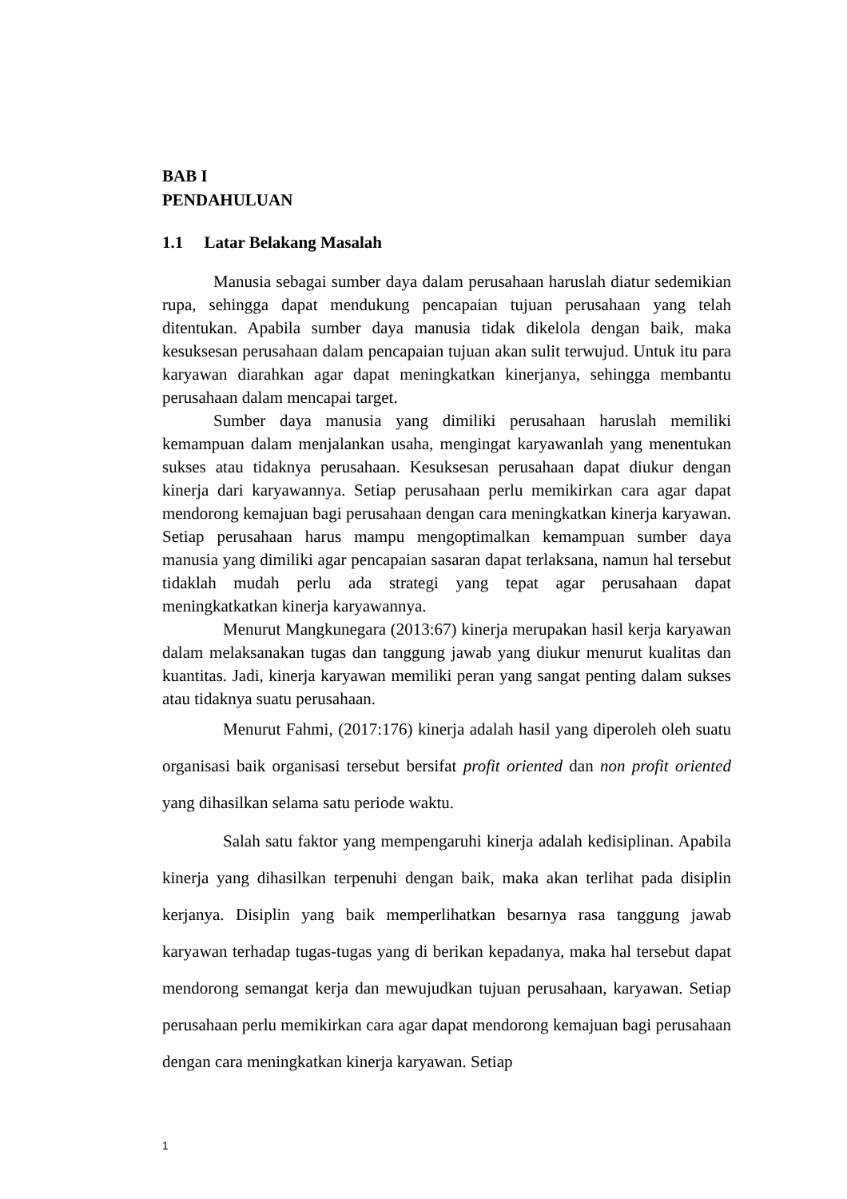BAB I
PENDAHULUAN
1.1 Latar Belakang Masalah
Manusia sebagai sumber daya dalam perusahaan haruslah diatur sedemikian rupa, sehingga dapat mendukung pencapaian tujuan perusahaan yang telah ditentukan. Apabila sumber daya manusia tidak dikelola dengan baik, maka kesuksesan perusahaan dalam pencapaian tujuan akan sulit terwujud. Untuk itu para karyawan diarahkan agar dapat meningkatkan kinerjanya, sehingga membantu perusahaan dalam mencapai target.
Sumber daya manusia yang dimiliki perusahaan haruslah memiliki kemampuan dalam menjalankan usaha, mengingat karyawanlah yang menentukan sukses atau tidaknya perusahaan. Kesuksesan perusahaan dapat diukur dengan kinerja dari karyawannya. Setiap perusahaan perlu memikirkan cara agar dapat mendorong kemajuan bagi perusahaan dengan cara meningkatkan kinerja karyawan. Setiap perusahaan harus mampu mengoptimalkan kemampuan sumber daya manusia yang dimiliki agar pencapaian sasaran dapat terlaksana, namun hal tersebut tidaklah mudah perlu ada strategi yang tepat agar perusahaan dapat meningkatkatkan kinerja karyawannya.
Menurut Mangkunegara (2013:67) kinerja merupakan hasil kerja karyawan dalam melaksanakan tugas dan tanggung jawab yang diukur menurut kualitas dan kuantitas. Jadi, kinerja karyawan memiliki peran yang sangat penting dalam sukses atau tidaknya suatu perusahaan.
Menurut Fahmi, (2017:176) kinerja adalah hasil yang diperoleh oleh suatu organisasi baik organisasi tersebut bersifat profit oriented dan non profit oriented yang dihasilkan selama satu periode waktu.
Salah satu faktor yang mempengaruhi kinerja adalah kedisiplinan. Apabila kinerja yang dihasilkan terpenuhi dengan baik, maka akan terlihat pada disiplin kerjanya. Disiplin yang baik memperlihatkan besarnya rasa tanggung jawab karyawan terhadap tugas-tugas yang di berikan kepadanya, maka hal tersebut dapat mendorong semangat kerja dan mewujudkan tujuan perusahaan, karyawan. Setiap perusahaan perlu memikirkan cara agar dapat mendorong kemajuan bagi perusahaan dengan cara meningkatkan kinerja karyawan. Setiap
1